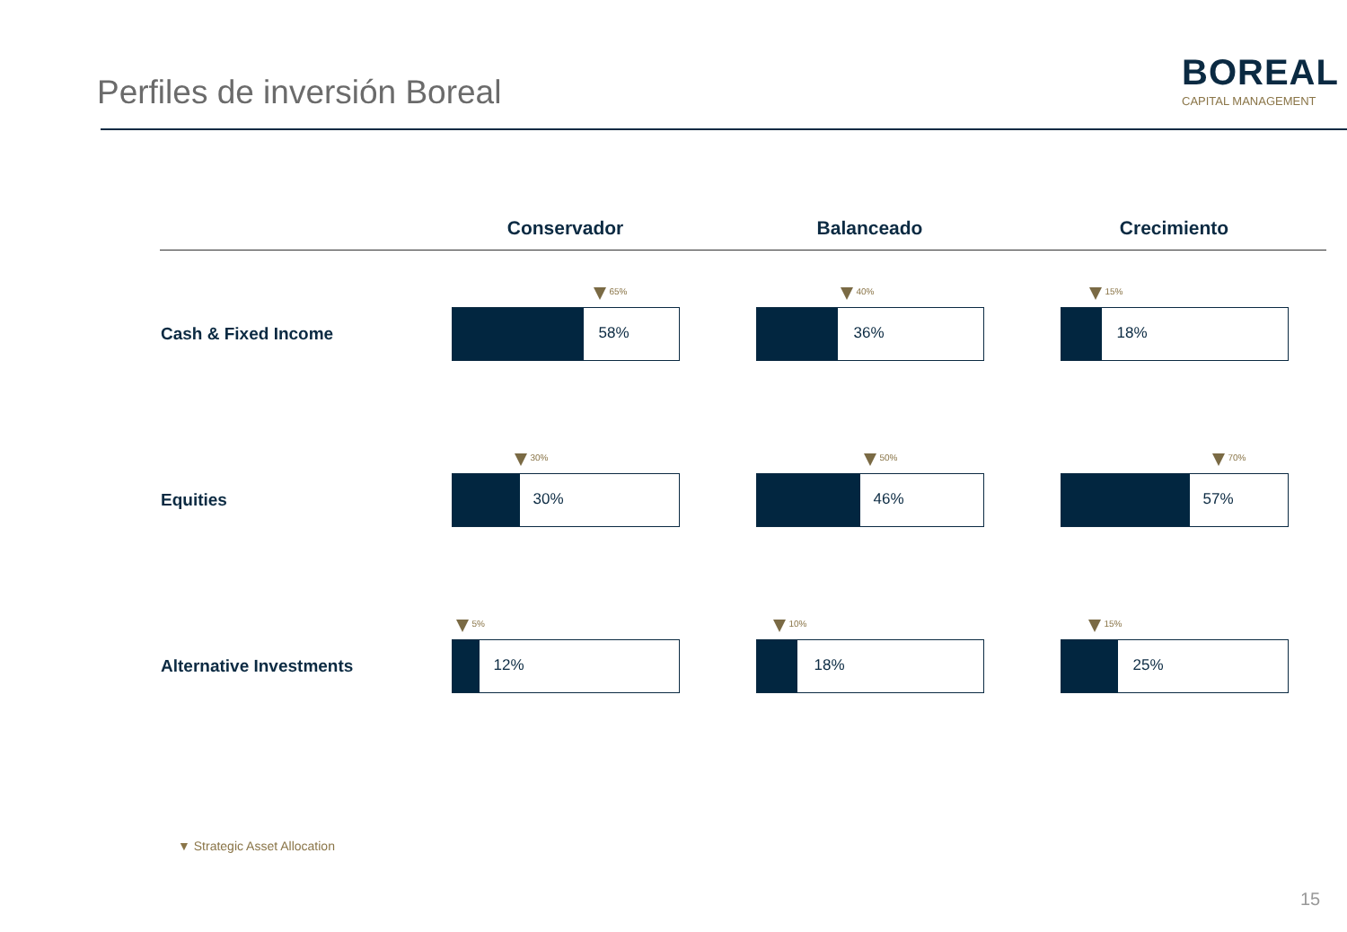Perfiles de inversión Boreal
BOREAL
CAPITAL MANAGEMENT
| | Conservador | Balanceado | Crecimiento |
| --- | --- | --- | --- |
| Cash & Fixed Income | 65% 58% | 40% 36% | 15% 18% |
| Equities | 30% 30% | 50% 46% | 70% 57% |
| Alternative Investments | 5% 12% | 10% 18% | 15% 25% |
▼ Strategic Asset Allocation
15